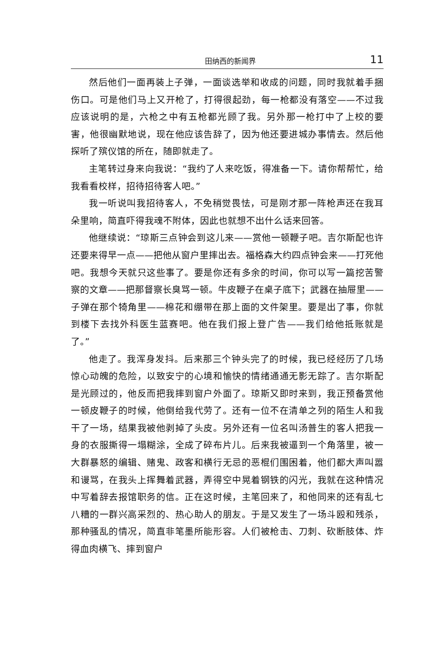田纳西的新闻界 11
然后他们一面再装上子弹，一面谈选举和收成的问题，同时我就着手捆伤口。可是他们马上又开枪了，打得很起劲，每一枪都没有落空——不过我应该说明的是，六枪之中有五枪都光顾了我。另外那一枪打中了上校的要害，他很幽默地说，现在他应该告辞了，因为他还要进城办事情去。然后他探听了殡仪馆的所在，随即就走了。
主笔转过身来向我说：“我约了人来吃饭，得准备一下。请你帮帮忙，给我看看校样，招待招待客人吧。”
我一听说叫我招待客人，不免稍觉畏怯，可是刚才那一阵枪声还在我耳朵里响，简直吓得我魂不附体，因此也就想不出什么话来回答。
他继续说：“琼斯三点钟会到这儿来——赏他一顿鞭子吧。吉尔斯配也许还要来得早一点——把他从窗户里摔出去。福格森大约四点钟会来——打死他吧。我想今天就只这些事了。要是你还有多余的时间，你可以写一篇挖苦警察的文章——把那督察长臭骂一顿。牛皮鞭子在桌子底下；武器在抽屉里——子弹在那个犄角里——棉花和绷带在那上面的文件架里。要是出了事，你就到楼下去找外科医生蓝赛吧。他在我们报上登广告——我们给他抵账就是了。”
他走了。我浑身发抖。后来那三个钟头完了的时候，我已经经历了几场惊心动魄的危险，以致安宁的心境和愉快的情绪通通无影无踪了。吉尔斯配是光顾过的，他反而把我摔到窗户外面了。琼斯又即时来到，我正预备赏他一顿皮鞭子的时候，他倒给我代劳了。还有一位不在清单之列的陌生人和我干了一场，结果我被他剥掉了头皮。另外还有一位名叫汤普生的客人把我一身的衣服撕得一塌糊涂，全成了碎布片儿。后来我被逼到一个角落里，被一大群暴怒的编辑、赌鬼、政客和横行无忌的恶棍们围困着，他们都大声叫嚣和谩骂，在我头上挥舞着武器，弄得空中晃着钢铁的闪光，我就在这种情况中写着辞去报馆职务的信。正在这时候，主笔回来了，和他同来的还有乱七八糟的一群兴高采烈的、热心助人的朋友。于是又发生了一场斗殴和残杀，那种骚乱的情况，简直非笔墨所能形容。人们被枪击、刀刺、砍断肢体、炸得血肉横飞、摔到窗户